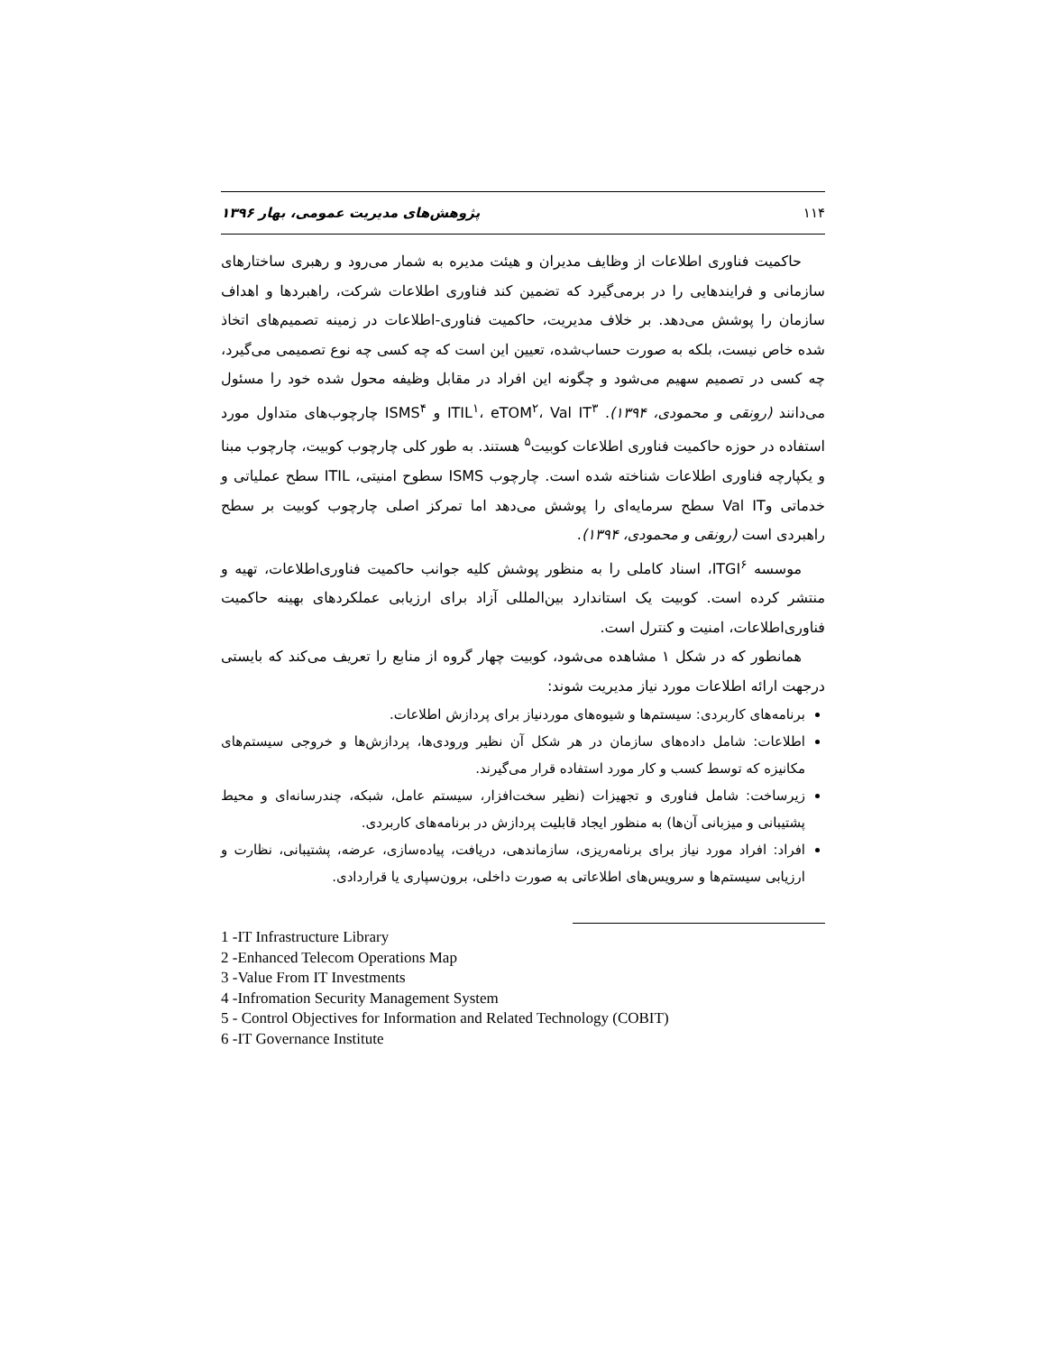۱۱۴ پژوهش‌های مدیریت عمومی، بهار ۱۳۹۶
حاکمیت فناوری اطلاعات از وظایف مدیران و هیئت مدیره به شمار می‌رود و رهبری ساختارهای سازمانی و فرایندهایی را در برمی‌گیرد که تضمین کند فناوری اطلاعات شرکت، راهبردها و اهداف سازمان را پوشش می‌دهد. بر خلاف مدیریت، حاکمیت فناوری-اطلاعات در زمینه تصمیم‌های اتخاذ شده خاص نیست، بلکه به صورت حساب‌شده، تعیین این است که چه کسی چه نوع تصمیمی می‌گیرد، چه کسی در تصمیم سهیم می‌شود و چگونه این افراد در مقابل وظیفه محول شده خود را مسئول می‌دانند (رونقی و محمودی، ۱۳۹۴). ITIL<sup>۱</sup>، eTOM<sup>۲</sup>، Val IT<sup>۳</sup> و ISMS<sup>۴</sup> چارچوب‌های متداول مورد استفاده در حوزه حاکمیت فناوری اطلاعات کوبیت<sup>۵</sup> هستند. به طور کلی چارچوب کوبیت، چارچوب مبنا و یکپارچه فناوری اطلاعات شناخته شده است. چارچوب ISMS سطوح امنیتی، ITIL سطح عملیاتی و خدماتی وVal IT سطح سرمایه‌ای را پوشش می‌دهد اما تمرکز اصلی چارچوب کوبیت بر سطح راهبردی است (رونقی و محمودی، ۱۳۹۴).
موسسه ITGI<sup>۶</sup>، اسناد کاملی را به منظور پوشش کلیه جوانب حاکمیت فناوری‌اطلاعات، تهیه و منتشر کرده است. کوبیت یک استاندارد بین‌المللی آزاد برای ارزیابی عملکردهای بهینه حاکمیت فناوری‌اطلاعات، امنیت و کنترل است.
همانطور که در شکل ۱ مشاهده می‌شود، کوبیت چهار گروه از منابع را تعریف می‌کند که بایستی درجهت ارائه اطلاعات مورد نیاز مدیریت شوند:
برنامه‌های کاربردی: سیستم‌ها و شیوه‌های موردنیاز برای پردازش اطلاعات.
اطلاعات: شامل داده‌های سازمان در هر شکل آن نظیر ورودی‌ها، پردازش‌ها و خروجی سیستم‌های مکانیزه که توسط کسب و کار مورد استفاده قرار می‌گیرند.
زیرساخت: شامل فناوری و تجهیزات (نظیر سخت‌افزار، سیستم عامل، شبکه، چندرسانه‌ای و محیط پشتیبانی و میزبانی آن‌ها) به منظور ایجاد قابلیت پردازش در برنامه‌های کاربردی.
افراد: افراد مورد نیاز برای برنامه‌ریزی، سازماندهی، دریافت، پیاده‌سازی، عرضه، پشتیبانی، نظارت و ارزیابی سیستم‌ها و سرویس‌های اطلاعاتی به صورت داخلی، برون‌سپاری یا قراردادی.
1 -IT Infrastructure Library
2 -Enhanced Telecom Operations Map
3 -Value From IT Investments
4 -Infromation Security Management System
5 - Control Objectives for Information and Related Technology (COBIT)
6 -IT Governance Institute